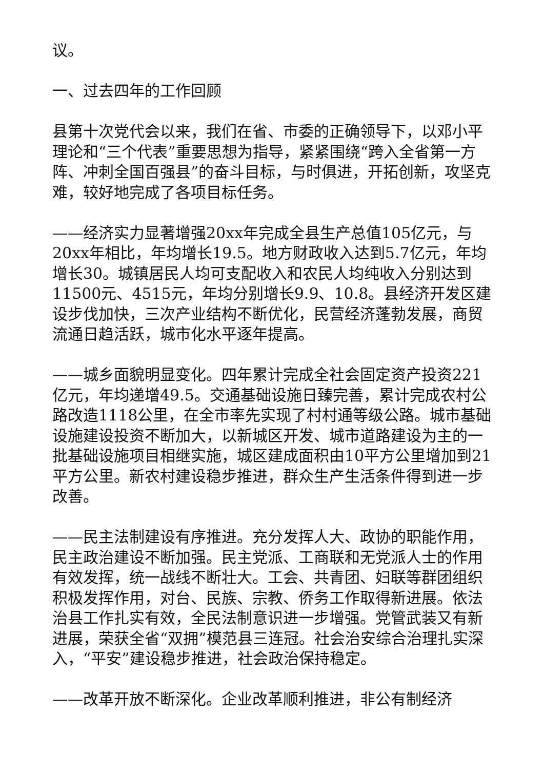议。
一、过去四年的工作回顾
县第十次党代会以来，我们在省、市委的正确领导下，以邓小平理论和“三个代表”重要思想为指导，紧紧围绕“跨入全省第一方阵、冲刺全国百强县”的奋斗目标，与时俱进，开拓创新，攻坚克难，较好地完成了各项目标任务。
——经济实力显著增强20xx年完成全县生产总值105亿元，与20xx年相比，年均增长19.5。地方财政收入达到5.7亿元，年均增长30。城镇居民人均可支配收入和农民人均纯收入分别达到11500元、4515元，年均分别增长9.9、10.8。县经济开发区建设步伐加快，三次产业结构不断优化，民营经济蓬勃发展，商贸流通日趋活跃，城市化水平逐年提高。
——城乡面貌明显变化。四年累计完成全社会固定资产投资221亿元，年均递增49.5。交通基础设施日臻完善，累计完成农村公路改造1118公里，在全市率先实现了村村通等级公路。城市基础设施建设投资不断加大，以新城区开发、城市道路建设为主的一批基础设施项目相继实施，城区建成面积由10平方公里增加到21平方公里。新农村建设稳步推进，群众生产生活条件得到进一步改善。
——民主法制建设有序推进。充分发挥人大、政协的职能作用，民主政治建设不断加强。民主党派、工商联和无党派人士的作用有效发挥，统一战线不断壮大。工会、共青团、妇联等群团组织积极发挥作用，对台、民族、宗教、侨务工作取得新进展。依法治县工作扎实有效，全民法制意识进一步增强。党管武装又有新进展，荣获全省“双拥”模范县三连冠。社会治安综合治理扎实深入，“平安”建设稳步推进，社会政治保持稳定。
——改革开放不断深化。企业改革顺利推进，非公有制经济